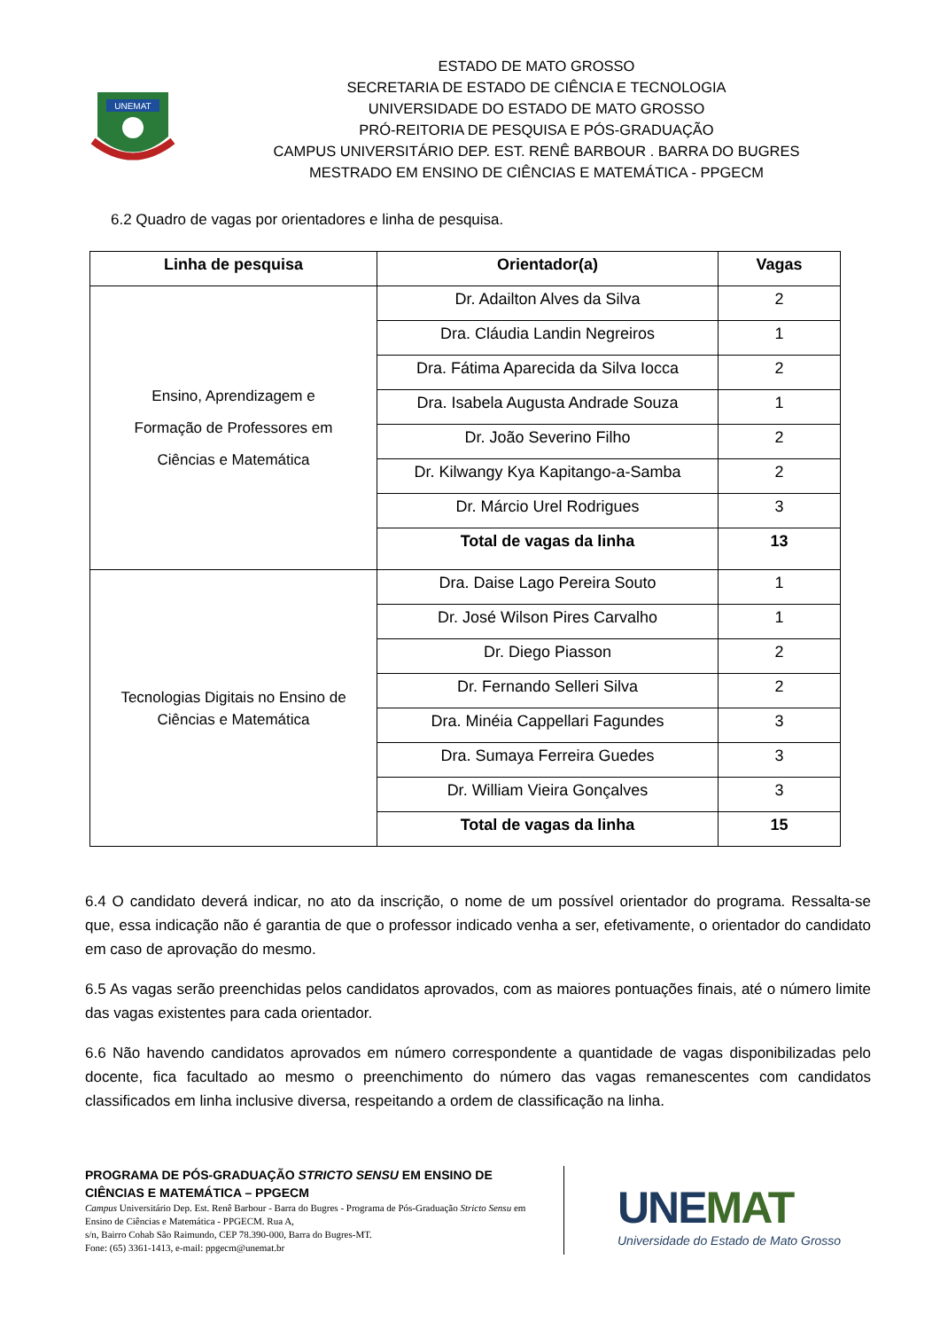UNEMAT
ESTADO DE MATO GROSSO
SECRETARIA DE ESTADO DE CIÊNCIA E TECNOLOGIA
UNIVERSIDADE DO ESTADO DE MATO GROSSO
PRÓ-REITORIA DE PESQUISA E PÓS-GRADUAÇÃO
CAMPUS UNIVERSITÁRIO DEP. EST. RENÊ BARBOUR . BARRA DO BUGRES
MESTRADO EM ENSINO DE CIÊNCIAS E MATEMÁTICA - PPGECM
6.2 Quadro de vagas por orientadores e linha de pesquisa.
| Linha de pesquisa | Orientador(a) | Vagas |
| --- | --- | --- |
| Ensino, Aprendizagem e Formação de Professores em Ciências e Matemática | Dr. Adailton Alves da Silva | 2 |
| | Dra. Cláudia Landin Negreiros | 1 |
| | Dra. Fátima Aparecida da Silva Iocca | 2 |
| | Dra. Isabela Augusta Andrade Souza | 1 |
| | Dr. João Severino Filho | 2 |
| | Dr. Kilwangy Kya Kapitango-a-Samba | 2 |
| | Dr. Márcio Urel Rodrigues | 3 |
| | Total de vagas da linha | 13 |
| Tecnologias Digitais no Ensino de Ciências e Matemática | Dra. Daise Lago Pereira Souto | 1 |
| | Dr. José Wilson Pires Carvalho | 1 |
| | Dr. Diego Piasson | 2 |
| | Dr. Fernando Selleri Silva | 2 |
| | Dra. Minéia Cappellari Fagundes | 3 |
| | Dra. Sumaya Ferreira Guedes | 3 |
| | Dr. William Vieira Gonçalves | 3 |
| | Total de vagas da linha | 15 |
6.4 O candidato deverá indicar, no ato da inscrição, o nome de um possível orientador do programa. Ressalta-se que, essa indicação não é garantia de que o professor indicado venha a ser, efetivamente, o orientador do candidato em caso de aprovação do mesmo.
6.5 As vagas serão preenchidas pelos candidatos aprovados, com as maiores pontuações finais, até o número limite das vagas existentes para cada orientador.
6.6 Não havendo candidatos aprovados em número correspondente a quantidade de vagas disponibilizadas pelo docente, fica facultado ao mesmo o preenchimento do número das vagas remanescentes com candidatos classificados em linha inclusive diversa, respeitando a ordem de classificação na linha.
PROGRAMA DE PÓS-GRADUAÇÃO STRICTO SENSU EM ENSINO DE CIÊNCIAS E MATEMÁTICA – PPGECM
Campus Universitário Dep. Est. Renê Barbour - Barra do Bugres - Programa de Pós-Graduação Stricto Sensu em Ensino de Ciências e Matemática - PPGECM. Rua A,
s/n, Bairro Cohab São Raimundo, CEP 78.390-000, Barra do Bugres-MT.
Fone: (65) 3361-1413, e-mail: ppgecm@unemat.br
UNEMAT
Universidade do Estado de Mato Grosso